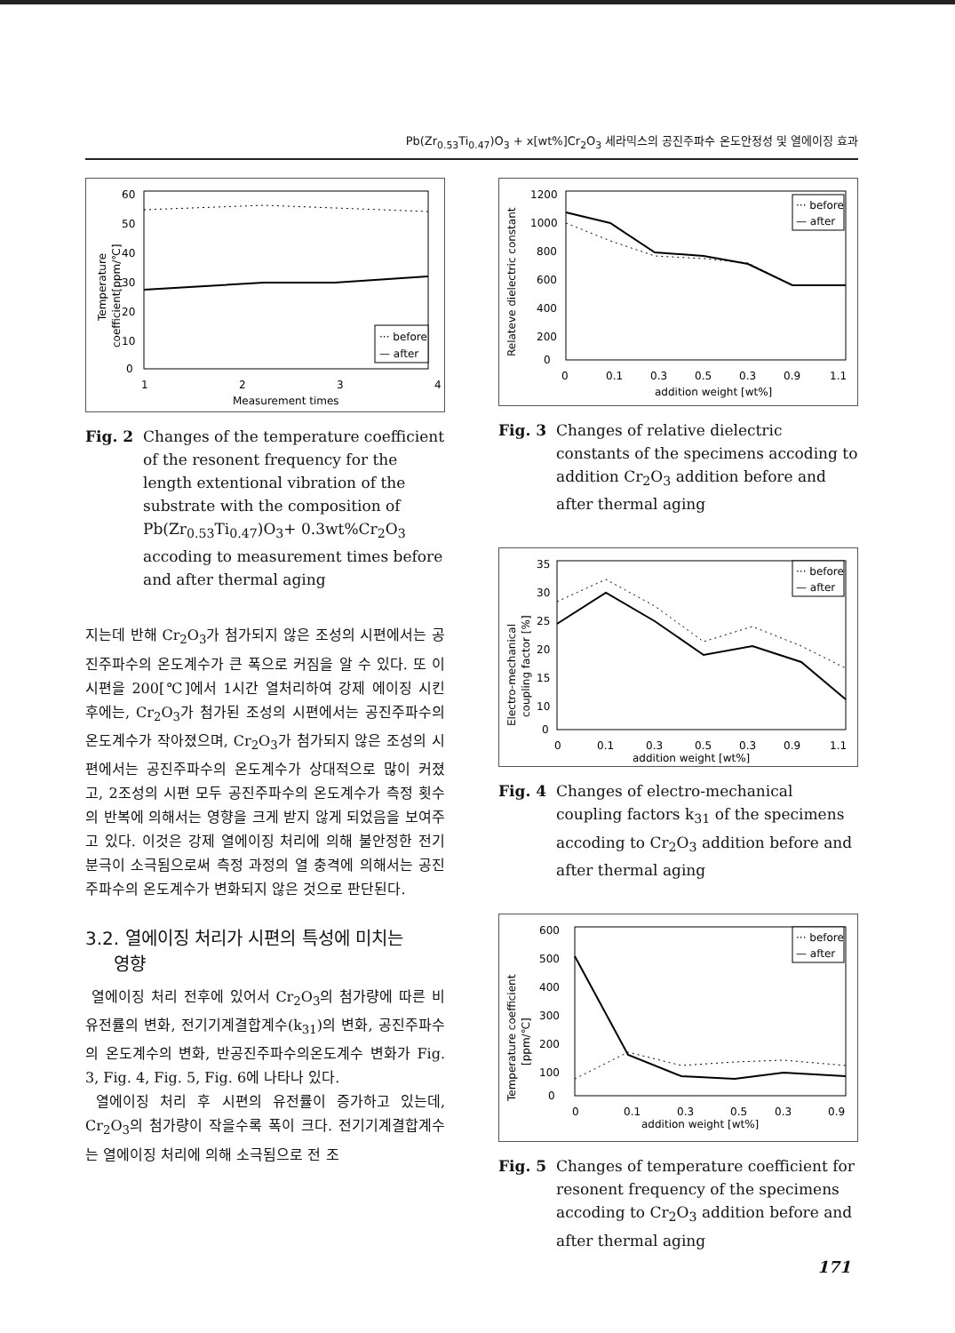Pb(Zr<sub>0.53</sub>Ti<sub>0.47</sub>)O<sub>3</sub> + x[wt%]Cr<sub>2</sub>O<sub>3</sub> 세라믹스의 공진주파수 온도안정성 및 열에이징 효과
60
50
40
30
20
10
0
1
2
3
4
Measurement times
Temperature
coefficient[ppm/℃]
··· before
— after
Fig. 2 Changes of the temperature coefficient of the resonent frequency for the length extentional vibration of the substrate with the composition of Pb(Zr<sub>0.53</sub>Ti<sub>0.47</sub>)O<sub>3</sub>+ 0.3wt%Cr<sub>2</sub>O<sub>3</sub> accoding to measurement times before and after thermal aging
지는데 반해 Cr<sub>2</sub>O<sub>3</sub>가 첨가되지 않은 조성의 시편에서는 공진주파수의 온도계수가 큰 폭으로 커짐을 알 수 있다. 또 이 시편을 200[℃]에서 1시간 열처리하여 강제 에이징 시킨 후에는, Cr<sub>2</sub>O<sub>3</sub>가 첨가된 조성의 시편에서는 공진주파수의 온도계수가 작아졌으며, Cr<sub>2</sub>O<sub>3</sub>가 첨가되지 않은 조성의 시편에서는 공진주파수의 온도계수가 상대적으로 많이 커졌고, 2조성의 시편 모두 공진주파수의 온도계수가 측정 횟수의 반복에 의해서는 영향을 크게 받지 않게 되었음을 보여주고 있다. 이것은 강제 열에이징 처리에 의해 불안정한 전기분극이 소극됨으로써 측정 과정의 열 충격에 의해서는 공진주파수의 온도계수가 변화되지 않은 것으로 판단된다.
3.2. 열에이징 처리가 시편의 특성에 미치는
영향
열에이징 처리 전후에 있어서 Cr<sub>2</sub>O<sub>3</sub>의 첨가량에 따른 비유전률의 변화, 전기기계결합계수(k<sub>31</sub>)의 변화, 공진주파수의 온도계수의 변화, 반공진주파수의온도계수 변화가 Fig. 3, Fig. 4, Fig. 5, Fig. 6에 나타나 있다.
열에이징 처리 후 시편의 유전률이 증가하고 있는데, Cr<sub>2</sub>O<sub>3</sub>의 첨가량이 작을수록 폭이 크다. 전기기계결합계수는 열에이징 처리에 의해 소극됨으로 전 조
1200
1000
800
600
400
200
0
0
0.1
0.3
0.5
0.3
0.9
1.1
addition weight [wt%]
Relateve dielectric constant
··· before
— after
Fig. 3 Changes of relative dielectric constants of the specimens accoding to addition Cr<sub>2</sub>O<sub>3</sub> addition before and after thermal aging
35
30
25
20
15
10
0
0
0.1
0.3
0.5
0.3
0.9
1.1
addition weight [wt%]
Electro-mechanical
coupling factor [%]
··· before
— after
Fig. 4 Changes of electro-mechanical coupling factors k<sub>31</sub> of the specimens accoding to Cr<sub>2</sub>O<sub>3</sub> addition before and after thermal aging
600
500
400
300
200
100
0
0
0.1
0.3
0.5
0.3
0.9
addition weight [wt%]
Temperature coefficient
[ppm/℃]
··· before
— after
Fig. 5 Changes of temperature coefficient for resonent frequency of the specimens accoding to Cr<sub>2</sub>O<sub>3</sub> addition before and after thermal aging
171